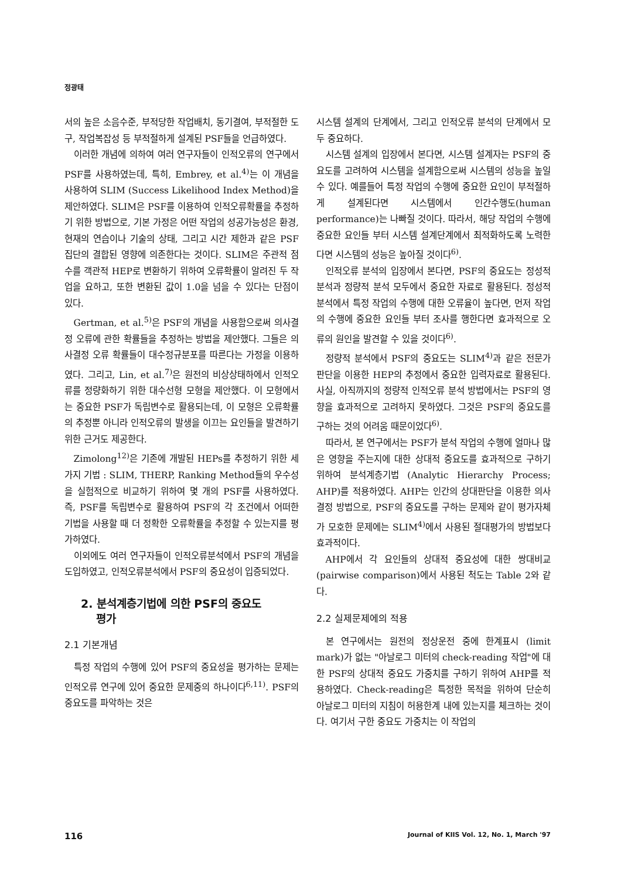정광태
서의 높은 소음수준, 부적당한 작업배치, 동기결여, 부적절한 도구, 작업복잡성 등 부적절하게 설계된 PSF들을 언급하였다.
이러한 개념에 의하여 여러 연구자들이 인적오류의 연구에서 PSF를 사용하였는데, 특히, Embrey, et al.<sup>4)</sup>는 이 개념을 사용하여 SLIM (Success Likelihood Index Method)을 제안하였다. SLIM은 PSF를 이용하여 인적오류확률을 추정하기 위한 방법으로, 기본 가정은 어떤 작업의 성공가능성은 환경, 현재의 연습이나 기술의 상태, 그리고 시간 제한과 같은 PSF 집단의 결합된 영향에 의존한다는 것이다. SLIM은 주관적 점수를 객관적 HEP로 변환하기 위하여 오류확률이 알려진 두 작업을 요하고, 또한 변환된 값이 1.0을 넘을 수 있다는 단점이 있다.
Gertman, et al.<sup>5)</sup>은 PSF의 개념을 사용함으로써 의사결정 오류에 관한 확률들을 추정하는 방법을 제안했다. 그들은 의사결정 오류 확률들이 대수정규분포를 따른다는 가정을 이용하였다. 그리고, Lin, et al.<sup>7)</sup>은 원전의 비상상태하에서 인적오류를 정량화하기 위한 대수선형 모형을 제안했다. 이 모형에서는 중요한 PSF가 독립변수로 활용되는데, 이 모형은 오류확률의 추정뿐 아니라 인적오류의 발생을 이끄는 요인들을 발견하기 위한 근거도 제공한다.
Zimolong<sup>12)</sup>은 기존에 개발된 HEPs를 추정하기 위한 세가지 기법 : SLIM, THERP, Ranking Method들의 우수성을 실험적으로 비교하기 위하여 몇 개의 PSF를 사용하였다. 즉, PSF를 독립변수로 활용하여 PSF의 각 조건에서 어떠한 기법을 사용할 때 더 정확한 오류확률을 추정할 수 있는지를 평가하였다.
이외에도 여러 연구자들이 인적오류분석에서 PSF의 개념을 도입하였고, 인적오류분석에서 PSF의 중요성이 입증되었다.
2. 분석계층기법에 의한 PSF의 중요도
평가
2.1 기본개념
특정 작업의 수행에 있어 PSF의 중요성을 평가하는 문제는 인적오류 연구에 있어 중요한 문제중의 하나이다<sup>6,11)</sup>. PSF의 중요도를 파악하는 것은
시스템 설계의 단계에서, 그리고 인적오류 분석의 단계에서 모두 중요하다.
시스템 설계의 입장에서 본다면, 시스템 설계자는 PSF의 중요도를 고려하여 시스템을 설계함으로써 시스템의 성능을 높일 수 있다. 예를들어 특정 작업의 수행에 중요한 요인이 부적절하게 설계된다면 시스템에서 인간수행도(human performance)는 나빠질 것이다. 따라서, 해당 작업의 수행에 중요한 요인들 부터 시스템 설계단계에서 최적화하도록 노력한다면 시스템의 성능은 높아질 것이다<sup>6)</sup>.
인적오류 분석의 입장에서 본다면, PSF의 중요도는 정성적 분석과 정량적 분석 모두에서 중요한 자료로 활용된다. 정성적 분석에서 특정 작업의 수행에 대한 오류율이 높다면, 먼저 작업의 수행에 중요한 요인들 부터 조사를 행한다면 효과적으로 오류의 원인을 발견할 수 있을 것이다<sup>6)</sup>.
정량적 분석에서 PSF의 중요도는 SLIM<sup>4)</sup>과 같은 전문가 판단을 이용한 HEP의 추정에서 중요한 입력자료로 활용된다. 사실, 아직까지의 정량적 인적오류 분석 방법에서는 PSF의 영향을 효과적으로 고려하지 못하였다. 그것은 PSF의 중요도를 구하는 것의 어려움 때문이었다<sup>6)</sup>.
따라서, 본 연구에서는 PSF가 분석 작업의 수행에 얼마나 많은 영향을 주는지에 대한 상대적 중요도를 효과적으로 구하기 위하여 분석계층기법 (Analytic Hierarchy Process; AHP)를 적용하였다. AHP는 인간의 상대판단을 이용한 의사결정 방법으로, PSF의 중요도를 구하는 문제와 같이 평가자체가 모호한 문제에는 SLIM<sup>4)</sup>에서 사용된 절대평가의 방법보다 효과적이다.
AHP에서 각 요인들의 상대적 중요성에 대한 쌍대비교(pairwise comparison)에서 사용된 척도는 Table 2와 같다.
2.2 실제문제에의 적용
본 연구에서는 원전의 정상운전 중에 한계표시 (limit mark)가 없는 "아날로그 미터의 check-reading 작업"에 대한 PSF의 상대적 중요도 가중치를 구하기 위하여 AHP를 적용하였다. Check-reading은 특정한 목적을 위하여 단순히 아날로그 미터의 지침이 허용한계 내에 있는지를 체크하는 것이다. 여기서 구한 중요도 가중치는 이 작업의
116 Journal of KIIS Vol. 12, No. 1, March '97